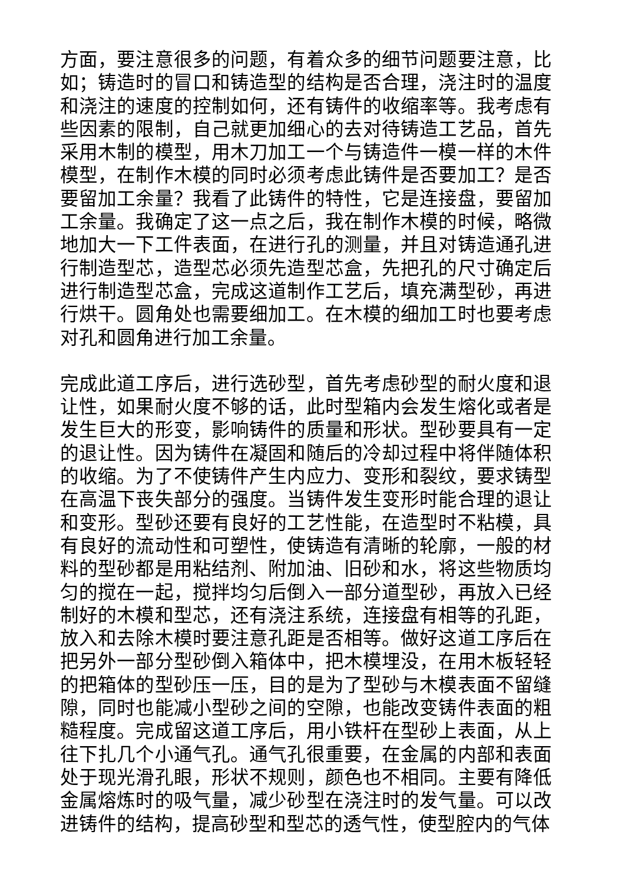方面，要注意很多的问题，有着众多的细节问题要注意，比如；铸造时的冒口和铸造型的结构是否合理，浇注时的温度和浇注的速度的控制如何，还有铸件的收缩率等。我考虑有些因素的限制，自己就更加细心的去对待铸造工艺品，首先采用木制的模型，用木刀加工一个与铸造件一模一样的木件模型，在制作木模的同时必须考虑此铸件是否要加工？是否要留加工余量？我看了此铸件的特性，它是连接盘，要留加工余量。我确定了这一点之后，我在制作木模的时候，略微地加大一下工件表面，在进行孔的测量，并且对铸造通孔进行制造型芯，造型芯必须先造型芯盒，先把孔的尺寸确定后进行制造型芯盒，完成这道制作工艺后，填充满型砂，再进行烘干。圆角处也需要细加工。在木模的细加工时也要考虑对孔和圆角进行加工余量。
完成此道工序后，进行选砂型，首先考虑砂型的耐火度和退让性，如果耐火度不够的话，此时型箱内会发生熔化或者是发生巨大的形变，影响铸件的质量和形状。型砂要具有一定的退让性。因为铸件在凝固和随后的冷却过程中将伴随体积的收缩。为了不使铸件产生内应力、变形和裂纹，要求铸型在高温下丧失部分的强度。当铸件发生变形时能合理的退让和变形。型砂还要有良好的工艺性能，在造型时不粘模，具有良好的流动性和可塑性，使铸造有清晰的轮廓，一般的材料的型砂都是用粘结剂、附加油、旧砂和水，将这些物质均匀的搅在一起，搅拌均匀后倒入一部分道型砂，再放入已经制好的木模和型芯，还有浇注系统，连接盘有相等的孔距，放入和去除木模时要注意孔距是否相等。做好这道工序后在把另外一部分型砂倒入箱体中，把木模埋没，在用木板轻轻的把箱体的型砂压一压，目的是为了型砂与木模表面不留缝隙，同时也能减小型砂之间的空隙，也能改变铸件表面的粗糙程度。完成留这道工序后，用小铁杆在型砂上表面，从上往下扎几个小通气孔。通气孔很重要，在金属的内部和表面处于现光滑孔眼，形状不规则，颜色也不相同。主要有降低金属熔炼时的吸气量，减少砂型在浇注时的发气量。可以改进铸件的结构，提高砂型和型芯的透气性，使型腔内的气体